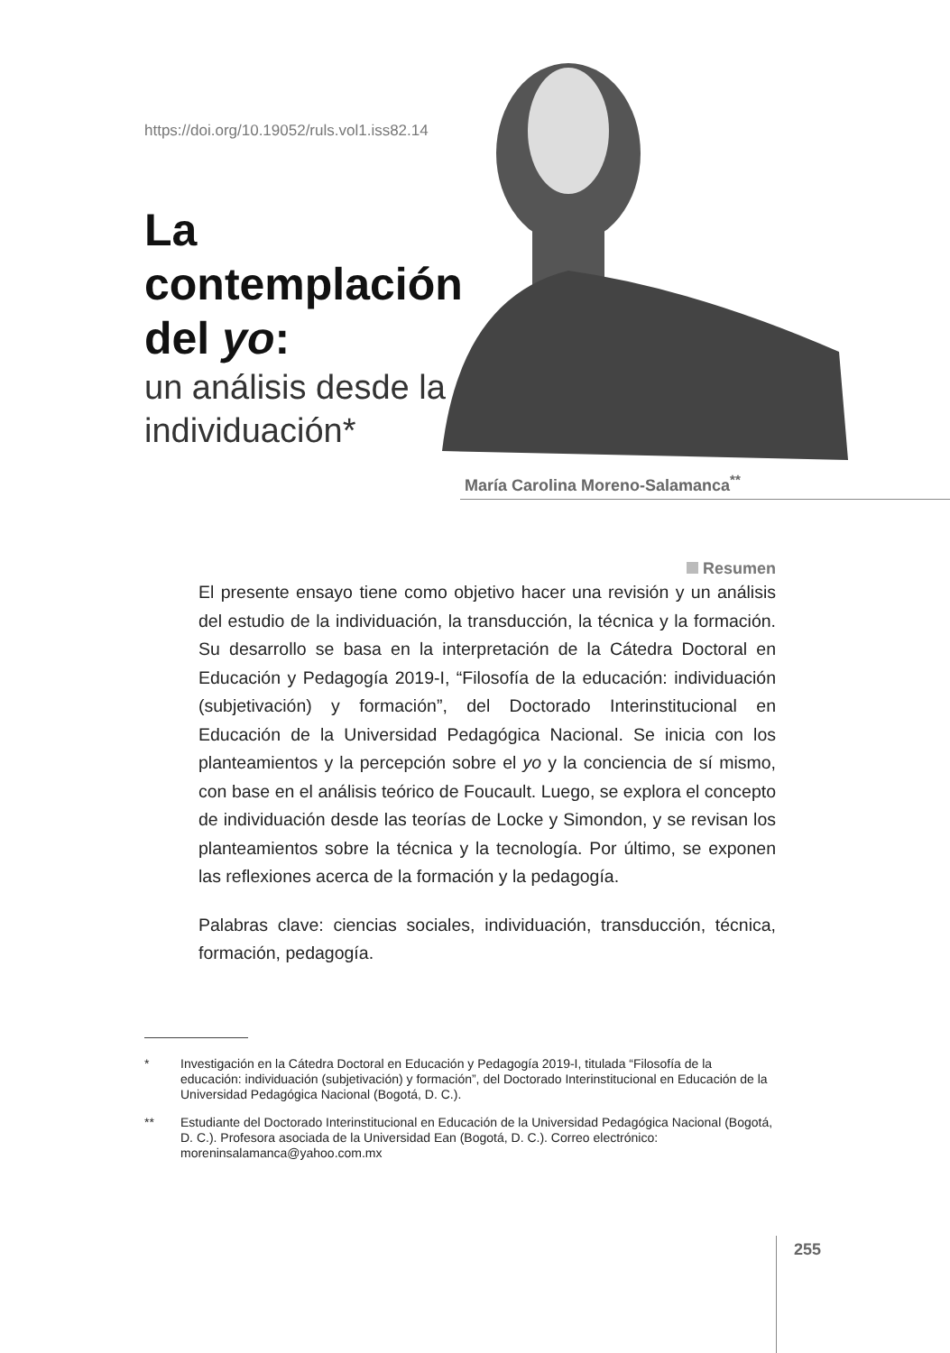https://doi.org/10.19052/ruls.vol1.iss82.14
La contemplación del yo:
un análisis desde la individuación*
María Carolina Moreno-Salamanca<sup>**</sup>
Resumen
El presente ensayo tiene como objetivo hacer una revisión y un análisis del estudio de la individuación, la transducción, la técnica y la formación. Su desarrollo se basa en la interpretación de la Cátedra Doctoral en Educación y Pedagogía 2019-I, “Filosofía de la educación: individuación (subjetivación) y formación”, del Doctorado Interinstitucional en Educación de la Universidad Pedagógica Nacional. Se inicia con los planteamientos y la percepción sobre el yo y la conciencia de sí mismo, con base en el análisis teórico de Foucault. Luego, se explora el concepto de individuación desde las teorías de Locke y Simondon, y se revisan los planteamientos sobre la técnica y la tecnología. Por último, se exponen las reflexiones acerca de la formación y la pedagogía.
Palabras clave: ciencias sociales, individuación, transducción, técnica, formación, pedagogía.
* Investigación en la Cátedra Doctoral en Educación y Pedagogía 2019-I, titulada “Filosofía de la educación: individuación (subjetivación) y formación”, del Doctorado Interinstitucional en Educación de la Universidad Pedagógica Nacional (Bogotá, D. C.).
** Estudiante del Doctorado Interinstitucional en Educación de la Universidad Pedagógica Nacional (Bogotá, D. C.). Profesora asociada de la Universidad Ean (Bogotá, D. C.). Correo electrónico: moreninsalamanca@yahoo.com.mx
255